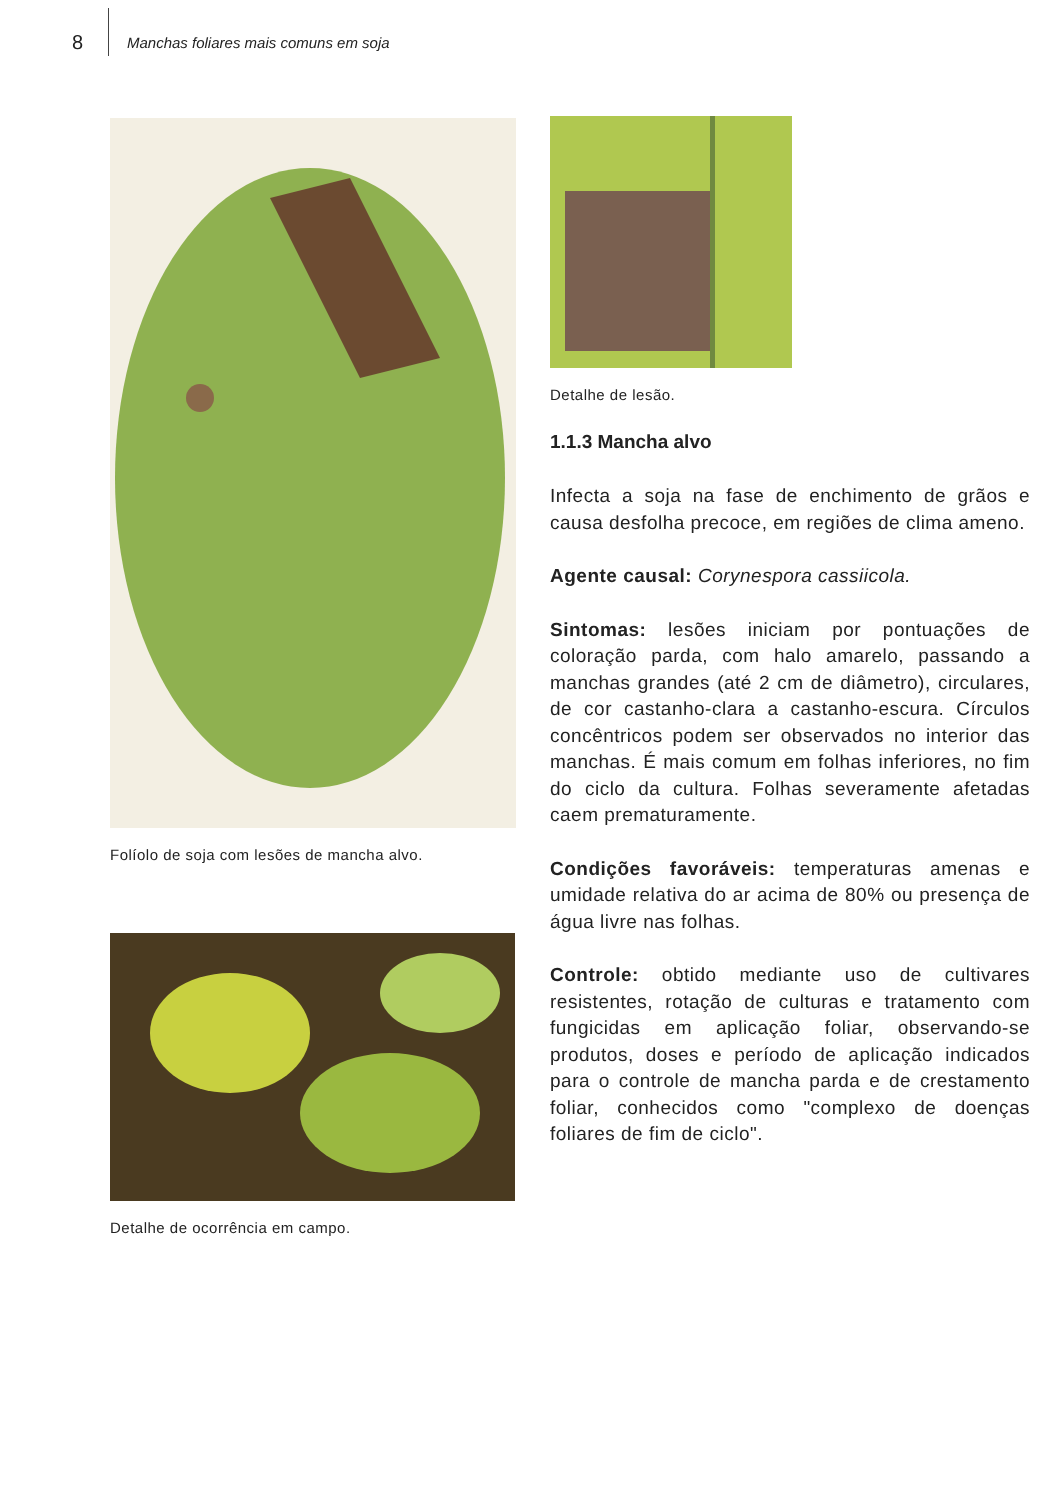8 Manchas foliares mais comuns em soja
Folíolo de soja com lesões de mancha alvo.
Detalhe de ocorrência em campo.
Detalhe de lesão.
1.1.3 Mancha alvo
Infecta a soja na fase de enchimento de grãos e causa desfolha precoce, em regiões de clima ameno.
Agente causal: Corynespora cassiicola.
Sintomas: lesões iniciam por pontuações de coloração parda, com halo amarelo, passando a manchas grandes (até 2 cm de diâmetro), circulares, de cor castanho-clara a castanho-escura. Círculos concêntricos podem ser observados no interior das manchas. É mais comum em folhas inferiores, no fim do ciclo da cultura. Folhas severamente afetadas caem prematuramente.
Condições favoráveis: temperaturas amenas e umidade relativa do ar acima de 80% ou presença de água livre nas folhas.
Controle: obtido mediante uso de cultivares resistentes, rotação de culturas e tratamento com fungicidas em aplicação foliar, observando-se produtos, doses e período de aplicação indicados para o controle de mancha parda e de crestamento foliar, conhecidos como "complexo de doenças foliares de fim de ciclo".